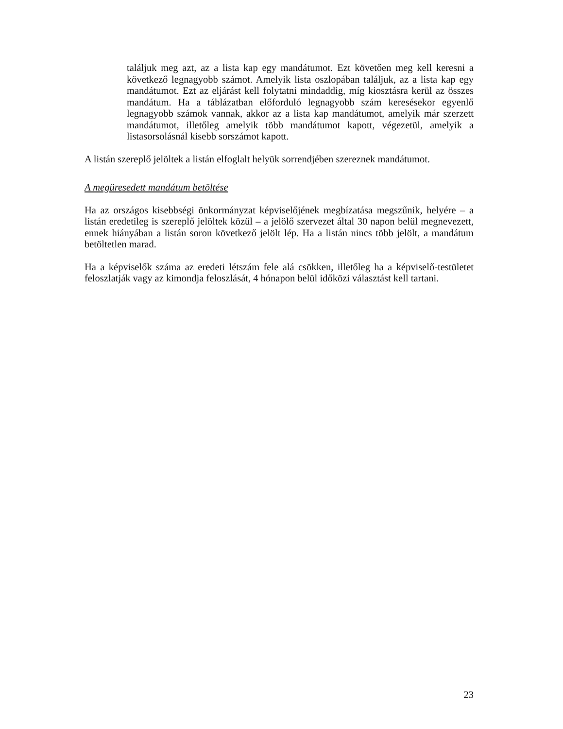találjuk meg azt, az a lista kap egy mandátumot. Ezt követően meg kell keresni a következő legnagyobb számot. Amelyik lista oszlopában találjuk, az a lista kap egy mandátumot. Ezt az eljárást kell folytatni mindaddig, míg kiosztásra kerül az összes mandátum. Ha a táblázatban előforduló legnagyobb szám keresésekor egyenlő legnagyobb számok vannak, akkor az a lista kap mandátumot, amelyik már szerzett mandátumot, illetőleg amelyik több mandátumot kapott, végezetül, amelyik a listasorsolásnál kisebb sorszámot kapott.
A listán szereplő jelöltek a listán elfoglalt helyük sorrendjében szereznek mandátumot.
A megüresedett mandátum betöltése
Ha az országos kisebbségi önkormányzat képviselőjének megbízatása megszűnik, helyére – a listán eredetileg is szereplő jelöltek közül – a jelölő szervezet által 30 napon belül megnevezett, ennek hiányában a listán soron következő jelölt lép. Ha a listán nincs több jelölt, a mandátum betöltetlen marad.
Ha a képviselők száma az eredeti létszám fele alá csökken, illetőleg ha a képviselő-testületet feloszlatják vagy az kimondja feloszlását, 4 hónapon belül időközi választást kell tartani.
23